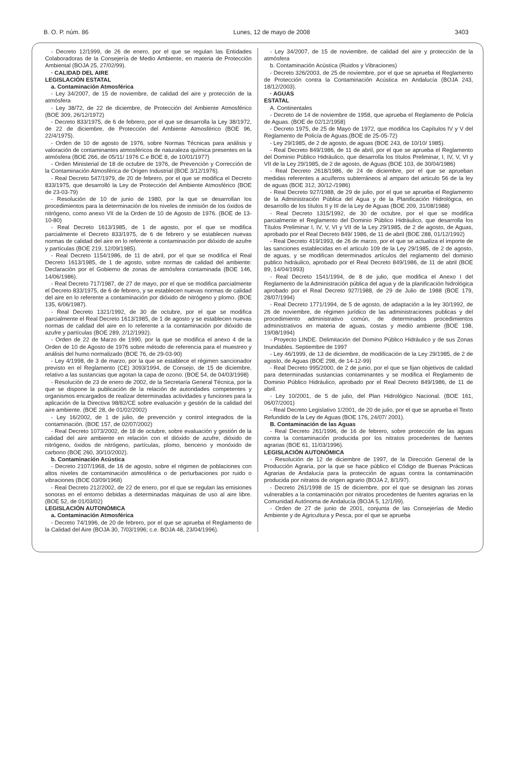B. O. P. núm. 86 Lunes, 12 de mayo de 2008 3403
- Decreto 12/1999, de 26 de enero, por el que se regulan las Entidades Colaboradoras de la Consejería de Medio Ambiente, en materia de Protección Ambiental (BOJA 25, 27/02/99).
· CALIDAD DEL AIRE
LEGISLACIÓN ESTATAL
a. Contaminación Atmosférica
- Ley 34/2007, de 15 de noviembre, de calidad del aire y protección de la atmósfera
- Ley 38/72, de 22 de diciembre, de Protección del Ambiente Atmosférico (BOE 309, 26/12/1972)
- Decreto 833/1975, de 6 de febrero, por el que se desarrolla la Ley 38/1972, de 22 de diciembre, de Protección del Ambiente Atmosférico (BOE 96, 22/4/1975).
- Orden de 10 de agosto de 1976, sobre Normas Técnicas para análisis y valoración de contaminantes atmosféricos de naturaleza química presentes en la atmósfera (BOE 266, de 05/11/ 1976 C.e BOE 8, de 10/01/1977)
- Orden Ministerial de 18 de octubre de 1976, de Prevención y Corrección de la Contaminación Atmosférica de Origen Industrial (BOE 3/12/1976).
- Real Decreto 547/1979, de 20 de febrero, por el que se modifica el Decreto 833/1975, que desarrolló la Ley de Protección del Ambiente Atmosférico (BOE de 23-03-79)
- Resolución de 10 de junio de 1980, por la que se desarrollan los procedimientos para la determinación de los niveles de inmisión de los óxidos de nitrógeno, como anexo VII de la Orden de 10 de Agosto de 1976. (BOE de 13-10-80)
- Real Decreto 1613/1985, de 1 de agosto, por el que se modifica parcialmente el Decreto 833/1975, de 6 de febrero y se establecen nuevas normas de calidad del aire en lo referente a contaminación por dióxido de azufre y partículas (BOE 219, 12/09/1985).
- Real Decreto 1154/1986, de 11 de abril, por el que se modifica el Real Decreto 1613/1985, de 1 de agosto, sobre normas de calidad del ambiente: Declaración por el Gobierno de zonas de atmósfera contaminada (BOE 146, 14/06/1986).
- Real Decreto 717/1987, de 27 de mayo, por el que se modifica parcialmente el Decreto 833/1975, de 6 de febrero, y se establecen nuevas normas de calidad del aire en lo referente a contaminación por dióxido de nitrógeno y plomo. (BOE 135, 6/06/1987).
- Real Decreto 1321/1992, de 30 de octubre, por el que se modifica parcialmente el Real Decreto 1613/1985, de 1 de agosto y se establecen nuevas normas de calidad del aire en lo referente a la contaminación por dióxido de azufre y partículas (BOE 289, 2/12/1992).
- Orden de 22 de Marzo de 1990, por la que se modifica el anexo 4 de la Orden de 10 de Agosto de 1976 sobre método de referencia para el muestreo y análisis del humo normalizado (BOE 76, de 29-03-90)
- Ley 4/1998, de 3 de marzo, por la que se establece el régimen sancionador previsto en el Reglamento (CE) 3093/1994, de Consejo, de 15 de diciembre, relativo a las sustancias que agotan la capa de ozono. (BOE 54, de 04/03/1998)
- Resolución de 23 de enero de 2002, de la Secretaría General Técnica, por la que se dispone la publicación de la relación de autoridades competentes y organismos encargados de realizar determinadas actividades y funciones para la aplicación de la Directiva 98/82/CE sobre evaluación y gestión de la calidad del aire ambiente. (BOE 28, de 01/02/2002)
- Ley 16/2002, de 1 de julio, de prevención y control integrados de la contaminación. (BOE 157, de 02/07/2002)
- Real Decreto 1073/2002, de 18 de octubre, sobre evaluación y gestión de la calidad del aire ambiente en relación con el dióxido de azufre, dióxido de nitrógeno, óxidos de nitrógeno, partículas, plomo, benceno y monóxido de carbono (BOE 260, 30/10/2002).
b. Contaminación Acústica
- Decreto 2107/1968, de 16 de agosto, sobre el régimen de poblaciones con altos niveles de contaminación atmosférica o de perturbaciones por ruido o vibraciones (BOE 03/09/1968)
- Real Decreto 212/2002, de 22 de enero, por el que se regulan las emisiones sonoras en el entorno debidas a determinadas máquinas de uso al aire libre. (BOE 52, de 01/03/02)
LEGISLACIÓN AUTONÓMICA
a. Contaminación Atmosférica
- Decreto 74/1996, de 20 de febrero, por el que se aprueba el Reglamento de la Calidad del Aire (BOJA 30, 7/03/1996; c.e. BOJA 48, 23/04/1996).
- Ley 34/2007, de 15 de noviembre, de calidad del aire y protección de la atmósfera
b. Contaminación Acústica (Ruidos y Vibraciones)
- Decreto 326/2003, de 25 de noviembre, por el que se aprueba el Reglamento de Protección contra la Contaminación Acústica en Andalucía (BOJA 243, 18/12/2003).
· AGUAS
ESTATAL
A. Continentales
- Decreto de 14 de noviembre de 1958, que aprueba el Reglamento de Policía de Aguas. (BOE de 02/12/1958)
- Decreto 1975, de 25 de Mayo de 1972, que modifica los Capítulos IV y V del Reglamento de Policía de Aguas.(BOE de 25-05-72)
- Ley 29/1985, de 2 de agosto, de aguas (BOE 243, de 10/10/ 1985).
- Real Decreto 849/1986, de 11 de abril, por el que se aprueba el Reglamento del Dominio Público Hidráulico, que desarrolla los títulos Preliminar, I, IV, V, VI y VII de la Ley 29/1985, de 2 de agosto, de Aguas (BOE 103, de 30/04/1986)
- Real Decreto 2618/1986, de 24 de diciembre, por el que se aprueban medidas referentes a acuíferos subterráneos al amparo del articulo 56 de la ley de aguas (BOE 312, 30/12-/1986)
- Real Decreto 927/1988, de 29 de julio, por el que se aprueba el Reglamento de la Administración Pública del Agua y de la Planificación Hidrológica, en desarrollo de los títulos II y III de la Ley de Aguas (BOE 209, 31/08/1988)
- Real Decreto 1315/1992, de 30 de octubre, por el que se modifica parcialmente el Reglamento del Dominio Público Hidráulico, que desarrolla los Títulos Preliminar I, IV, V, VI y VII de la Ley 29/1985, de 2 de agosto, de Aguas, aprobado por el Real Decreto 849/ 1986, de 11 de abril (BOE 288, 01/12/1992)
- Real Decreto 419/1993, de 26 de marzo, por el que se actualiza el importe de las sanciones establecidas en el articulo 109 de la Ley 29/1985, de 2 de agosto, de aguas, y se modifican determinados artículos del reglamento del dominio publico hidráulico, aprobado por el Real Decreto 849/1986, de 11 de abril (BOE 89, 14/04/1993)
- Real Decreto 1541/1994, de 8 de julio, que modifica el Anexo I del Reglamento de la Administración pública del agua y de la planificación hidrológica aprobado por el Real Decreto 927/1988, de 29 de Julio de 1988 (BOE 179, 28/07/1994)
- Real Decreto 1771/1994, de 5 de agosto, de adaptación a la ley 30/1992, de 26 de noviembre, de régimen jurídico de las administraciones publicas y del procedimiento administrativo común, de determinados procedimientos administrativos en materia de aguas, costas y medio ambiente (BOE 198, 19/08/1994)
- Proyecto LINDE. Delimitación del Domino Público Hidráulico y de sus Zonas Inundables. Septiembre de 1997
- Ley 46/1999, de 13 de diciembre, de modificación de la Ley 29/1985, de 2 de agosto, de Aguas (BOE 298, de 14-12-99)
- Real Decreto 995/2000, de 2 de junio, por el que se fijan objetivos de calidad para determinadas sustancias contaminantes y se modifica el Reglamento de Dominio Público Hidráulico, aprobado por el Real Decreto 849/1986, de 11 de abril.
- Ley 10/2001, de 5 de julio, del Plan Hidrológico Nacional. (BOE 161, 06/07/2001)
- Real Decreto Legislativo 1/2001, de 20 de julio, por el que se aprueba el Texto Refundido de la Ley de Aguas (BOE 176, 24/07/ 2001).
B. Contaminación de las Aguas
- Real Decreto 261/1996, de 16 de febrero, sobre protección de las aguas contra la contaminación producida por los nitratos procedentes de fuentes agrarias (BOE 61, 11/03/1996).
LEGISLACIÓN AUTONÓMICA
- Resolución de 12 de diciembre de 1997, de la Dirección General de la Producción Agraria, por la que se hace público el Código de Buenas Prácticas Agrarias de Andalucía para la protección de aguas contra la contaminación producida por nitratos de origen agrario (BOJA 2, 8/1/97).
- Decreto 261/1998 de 15 de diciembre, por el que se designan las zonas vulnerables a la contaminación por nitratos procedentes de fuentes agrarias en la Comunidad Autónoma de Andalucía (BOJA 5, 12/1/99).
- Orden de 27 de junio de 2001, conjunta de las Consejerías de Medio Ambiente y de Agricultura y Pesca, por el que se aprueba